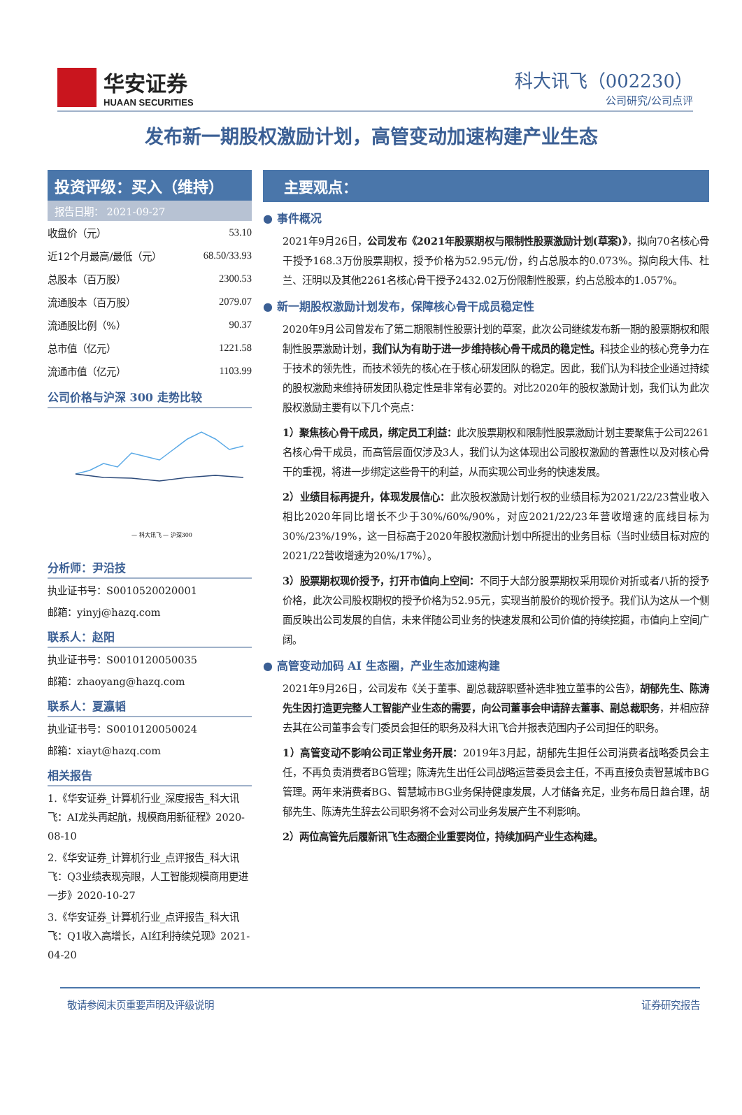华安证券
HUAAN SECURITIES
科大讯飞（002230）
公司研究/公司点评
发布新一期股权激励计划，高管变动加速构建产业生态
投资评级：买入（维持）
报告日期： 2021-09-27
| 收盘价（元） | 53.10 |
| 近12个月最高/最低（元） | 68.50/33.93 |
| 总股本（百万股） | 2300.53 |
| 流通股本（百万股） | 2079.07 |
| 流通股比例（%） | 90.37 |
| 总市值（亿元） | 1221.58 |
| 流通市值（亿元） | 1103.99 |
公司价格与沪深 300 走势比较
— 科大讯飞 — 沪深300
分析师：尹沿技
执业证书号：S0010520020001
邮箱：yinyj@hazq.com
联系人：赵阳
执业证书号：S0010120050035
邮箱：zhaoyang@hazq.com
联系人：夏瀛韬
执业证书号：S0010120050024
邮箱：xiayt@hazq.com
相关报告
1.《华安证券_计算机行业_深度报告_科大讯飞：AI龙头再起航，规模商用新征程》2020-08-10
2.《华安证券_计算机行业_点评报告_科大讯飞：Q3业绩表现亮眼，人工智能规模商用更进一步》2020-10-27
3.《华安证券_计算机行业_点评报告_科大讯飞：Q1收入高增长，AI红利持续兑现》2021-04-20
主要观点：
● 事件概况
2021年9月26日，公司发布《2021年股票期权与限制性股票激励计划(草案)》，拟向70名核心骨干授予168.3万份股票期权，授予价格为52.95元/份，约占总股本的0.073%。拟向段大伟、杜兰、汪明以及其他2261名核心骨干授予2432.02万份限制性股票，约占总股本的1.057%。
● 新一期股权激励计划发布，保障核心骨干成员稳定性
2020年9月公司曾发布了第二期限制性股票计划的草案，此次公司继续发布新一期的股票期权和限制性股票激励计划，我们认为有助于进一步维持核心骨干成员的稳定性。科技企业的核心竞争力在于技术的领先性，而技术领先的核心在于核心研发团队的稳定。因此，我们认为科技企业通过持续的股权激励来维持研发团队稳定性是非常有必要的。对比2020年的股权激励计划，我们认为此次股权激励主要有以下几个亮点：
1）聚焦核心骨干成员，绑定员工利益：此次股票期权和限制性股票激励计划主要聚焦于公司2261名核心骨干成员，而高管层面仅涉及3人，我们认为这体现出公司股权激励的普惠性以及对核心骨干的重视，将进一步绑定这些骨干的利益，从而实现公司业务的快速发展。
2）业绩目标再提升，体现发展信心：此次股权激励计划行权的业绩目标为2021/22/23营业收入相比2020年同比增长不少于30%/60%/90%，对应2021/22/23年营收增速的底线目标为30%/23%/19%，这一目标高于2020年股权激励计划中所提出的业务目标（当时业绩目标对应的2021/22营收增速为20%/17%）。
3）股票期权现价授予，打开市值向上空间：不同于大部分股票期权采用现价对折或者八折的授予价格，此次公司股权期权的授予价格为52.95元，实现当前股价的现价授予。我们认为这从一个侧面反映出公司发展的自信，未来伴随公司业务的快速发展和公司价值的持续挖掘，市值向上空间广阔。
● 高管变动加码 AI 生态圈，产业生态加速构建
2021年9月26日，公司发布《关于董事、副总裁辞职暨补选非独立董事的公告》，胡郁先生、陈涛先生因打造更完整人工智能产业生态的需要，向公司董事会申请辞去董事、副总裁职务，并相应辞去其在公司董事会专门委员会担任的职务及科大讯飞合并报表范围内子公司担任的职务。
1）高管变动不影响公司正常业务开展：2019年3月起，胡郁先生担任公司消费者战略委员会主任，不再负责消费者BG管理；陈涛先生出任公司战略运营委员会主任，不再直接负责智慧城市BG管理。两年来消费者BG、智慧城市BG业务保持健康发展，人才储备充足，业务布局日趋合理，胡郁先生、陈涛先生辞去公司职务将不会对公司业务发展产生不利影响。
2）两位高管先后履新讯飞生态圈企业重要岗位，持续加码产业生态构建。
敬请参阅末页重要声明及评级说明 证券研究报告